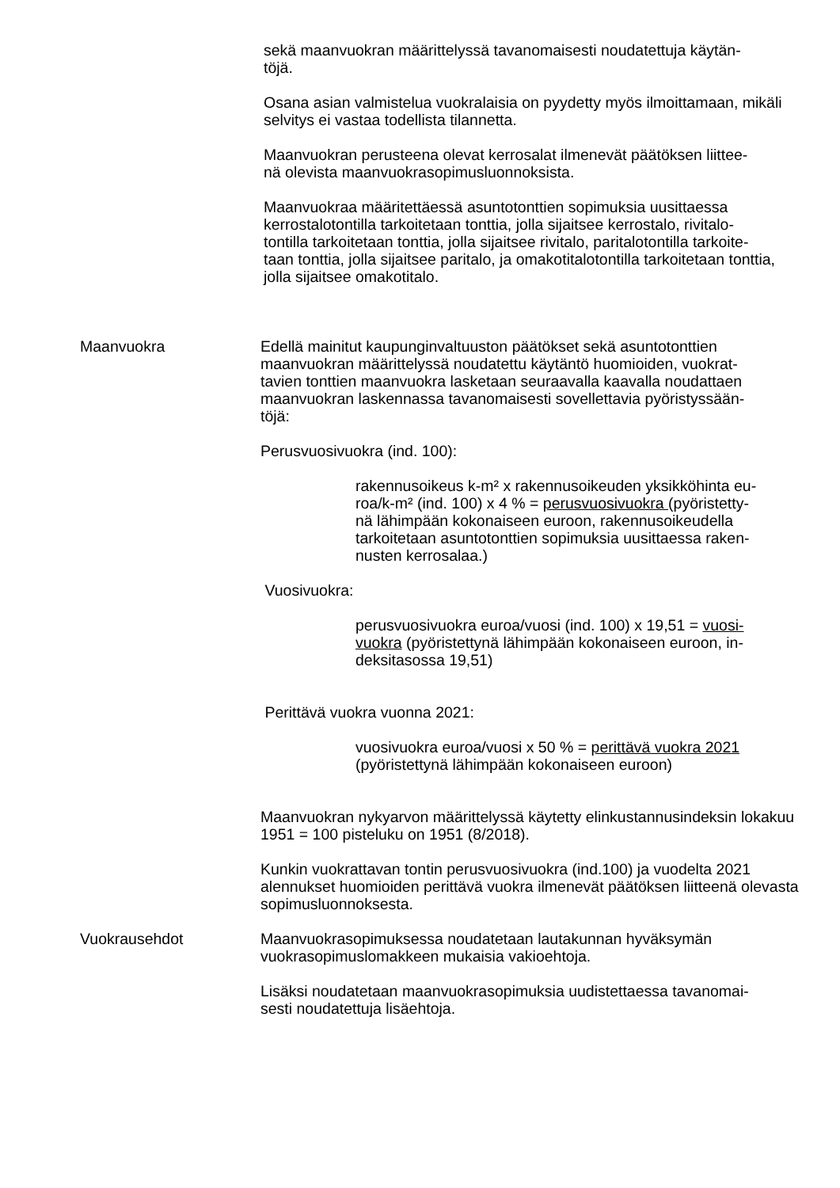sekä maanvuokran määrittelyssä tavanomaisesti noudatettuja käytän-
töjä.
Osana asian valmistelua vuokralaisia on pyydetty myös ilmoittamaan, mikäli selvitys ei vastaa todellista tilannetta.
Maanvuokran perusteena olevat kerrosalat ilmenevät päätöksen liittee-
nä olevista maanvuokrasopimusluonnoksista.
Maanvuokraa määritettäessä asuntotonttien sopimuksia uusittaessa kerrostalotontilla tarkoitetaan tonttia, jolla sijaitsee kerrostalo, rivitalo-
tontilla tarkoitetaan tonttia, jolla sijaitsee rivitalo, paritalotontilla tarkoite-
taan tonttia, jolla sijaitsee paritalo, ja omakotitalotontilla tarkoitetaan tonttia, jolla sijaitsee omakotitalo.
Maanvuokra Edellä mainitut kaupunginvaltuuston päätökset sekä asuntotonttien maanvuokran määrittelyssä noudatettu käytäntö huomioiden, vuokrat-
tavien tonttien maanvuokra lasketaan seuraavalla kaavalla noudattaen maanvuokran laskennassa tavanomaisesti sovellettavia pyöristyssään-
töjä:
Perusvuosivuokra (ind. 100):
rakennusoikeus k-m² x rakennusoikeuden yksikköhinta eu-
roa/k-m² (ind. 100) x 4 % = perusvuosivuokra (pyöristetty-
nä lähimpään kokonaiseen euroon, rakennusoikeudella tarkoitetaan asuntotonttien sopimuksia uusittaessa raken-
nusten kerrosalaa.)
Vuosivuokra:
perusvuosivuokra euroa/vuosi (ind. 100) x 19,51 = vuosi-
vuokra (pyöristettynä lähimpään kokonaiseen euroon, in-
deksitasossa 19,51)
Perittävä vuokra vuonna 2021:
vuosivuokra euroa/vuosi x 50 % = perittävä vuokra 2021
(pyöristettynä lähimpään kokonaiseen euroon)
Maanvuokran nykyarvon määrittelyssä käytetty elinkustannusindeksin lokakuu 1951 = 100 pisteluku on 1951 (8/2018).
Kunkin vuokrattavan tontin perusvuosivuokra (ind.100) ja vuodelta 2021 alennukset huomioiden perittävä vuokra ilmenevät päätöksen liitteenä olevasta sopimusluonnoksesta.
Vuokrausehdot Maanvuokrasopimuksessa noudatetaan lautakunnan hyväksymän vuokrasopimuslomakkeen mukaisia vakioehtoja.
Lisäksi noudatetaan maanvuokrasopimuksia uudistettaessa tavanomai-
sesti noudatettuja lisäehtoja.